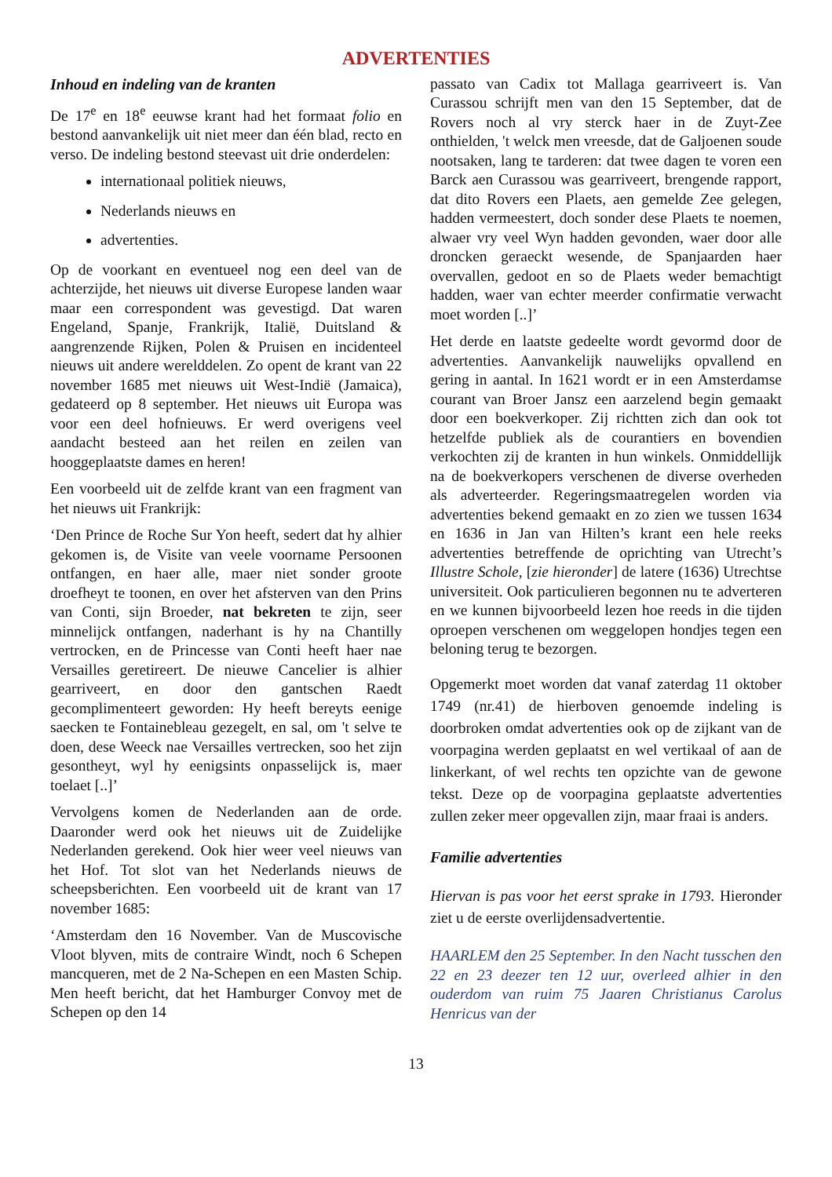ADVERTENTIES
Inhoud en indeling van de kranten
De 17<sup>e</sup> en 18<sup>e</sup> eeuwse krant had het formaat folio en bestond aanvankelijk uit niet meer dan één blad, recto en verso. De indeling bestond steevast uit drie onderdelen:
internationaal politiek nieuws,
Nederlands nieuws en
advertenties.
Op de voorkant en eventueel nog een deel van de achterzijde, het nieuws uit diverse Europese landen waar maar een correspondent was gevestigd. Dat waren Engeland, Spanje, Frankrijk, Italië, Duitsland & aangrenzende Rijken, Polen & Pruisen en incidenteel nieuws uit andere werelddelen. Zo opent de krant van 22 november 1685 met nieuws uit West-Indië (Jamaica), gedateerd op 8 september. Het nieuws uit Europa was voor een deel hofnieuws. Er werd overigens veel aandacht besteed aan het reilen en zeilen van hooggeplaatste dames en heren!
Een voorbeeld uit de zelfde krant van een fragment van het nieuws uit Frankrijk:
‘Den Prince de Roche Sur Yon heeft, sedert dat hy alhier gekomen is, de Visite van veele voorname Persoonen ontfangen, en haer alle, maer niet sonder groote droefheyt te toonen, en over het afsterven van den Prins van Conti, sijn Broeder, nat bekreten te zijn, seer minnelijck ontfangen, naderhant is hy na Chantilly vertrocken, en de Princesse van Conti heeft haer nae Versailles geretireert. De nieuwe Cancelier is alhier gearriveert, en door den gantschen Raedt gecomplimenteert geworden: Hy heeft bereyts eenige saecken te Fontainebleau gezegelt, en sal, om 't selve te doen, dese Weeck nae Versailles vertrecken, soo het zijn gesontheyt, wyl hy eenigsints onpasselijck is, maer toelaet [..]’
Vervolgens komen de Nederlanden aan de orde. Daaronder werd ook het nieuws uit de Zuidelijke Nederlanden gerekend. Ook hier weer veel nieuws van het Hof. Tot slot van het Nederlands nieuws de scheepsberichten. Een voorbeeld uit de krant van 17 november 1685:
‘Amsterdam den 16 November. Van de Muscovische Vloot blyven, mits de contraire Windt, noch 6 Schepen mancqueren, met de 2 Na-Schepen en een Masten Schip. Men heeft bericht, dat het Hamburger Convoy met de Schepen op den 14
passato van Cadix tot Mallaga gearriveert is. Van Curassou schrijft men van den 15 September, dat de Rovers noch al vry sterck haer in de Zuyt-Zee onthielden, 't welck men vreesde, dat de Galjoenen soude nootsaken, lang te tarderen: dat twee dagen te voren een Barck aen Curassou was gearriveert, brengende rapport, dat dito Rovers een Plaets, aen gemelde Zee gelegen, hadden vermeestert, doch sonder dese Plaets te noemen, alwaer vry veel Wyn hadden gevonden, waer door alle droncken geraeckt wesende, de Spanjaarden haer overvallen, gedoot en so de Plaets weder bemachtigt hadden, waer van echter meerder confirmatie verwacht moet worden [..]’
Het derde en laatste gedeelte wordt gevormd door de advertenties. Aanvankelijk nauwelijks opvallend en gering in aantal. In 1621 wordt er in een Amsterdamse courant van Broer Jansz een aarzelend begin gemaakt door een boekverkoper. Zij richtten zich dan ook tot hetzelfde publiek als de courantiers en bovendien verkochten zij de kranten in hun winkels. Onmiddellijk na de boekverkopers verschenen de diverse overheden als adverteerder. Regeringsmaatregelen worden via advertenties bekend gemaakt en zo zien we tussen 1634 en 1636 in Jan van Hilten’s krant een hele reeks advertenties betreffende de oprichting van Utrecht’s Illustre Schole, [zie hieronder] de latere (1636) Utrechtse universiteit. Ook particulieren begonnen nu te adverteren en we kunnen bijvoorbeeld lezen hoe reeds in die tijden oproepen verschenen om weggelopen hondjes tegen een beloning terug te bezorgen.
Opgemerkt moet worden dat vanaf zaterdag 11 oktober 1749 (nr.41) de hierboven genoemde indeling is doorbroken omdat advertenties ook op de zijkant van de voorpagina werden geplaatst en wel vertikaal of aan de linkerkant, of wel rechts ten opzichte van de gewone tekst. Deze op de voorpagina geplaatste advertenties zullen zeker meer opgevallen zijn, maar fraai is anders.
Familie advertenties
Hiervan is pas voor het eerst sprake in 1793. Hieronder ziet u de eerste overlijdensadvertentie.
HAARLEM den 25 September. In den Nacht tusschen den 22 en 23 deezer ten 12 uur, overleed alhier in den ouderdom van ruim 75 Jaaren Christianus Carolus Henricus van der
13